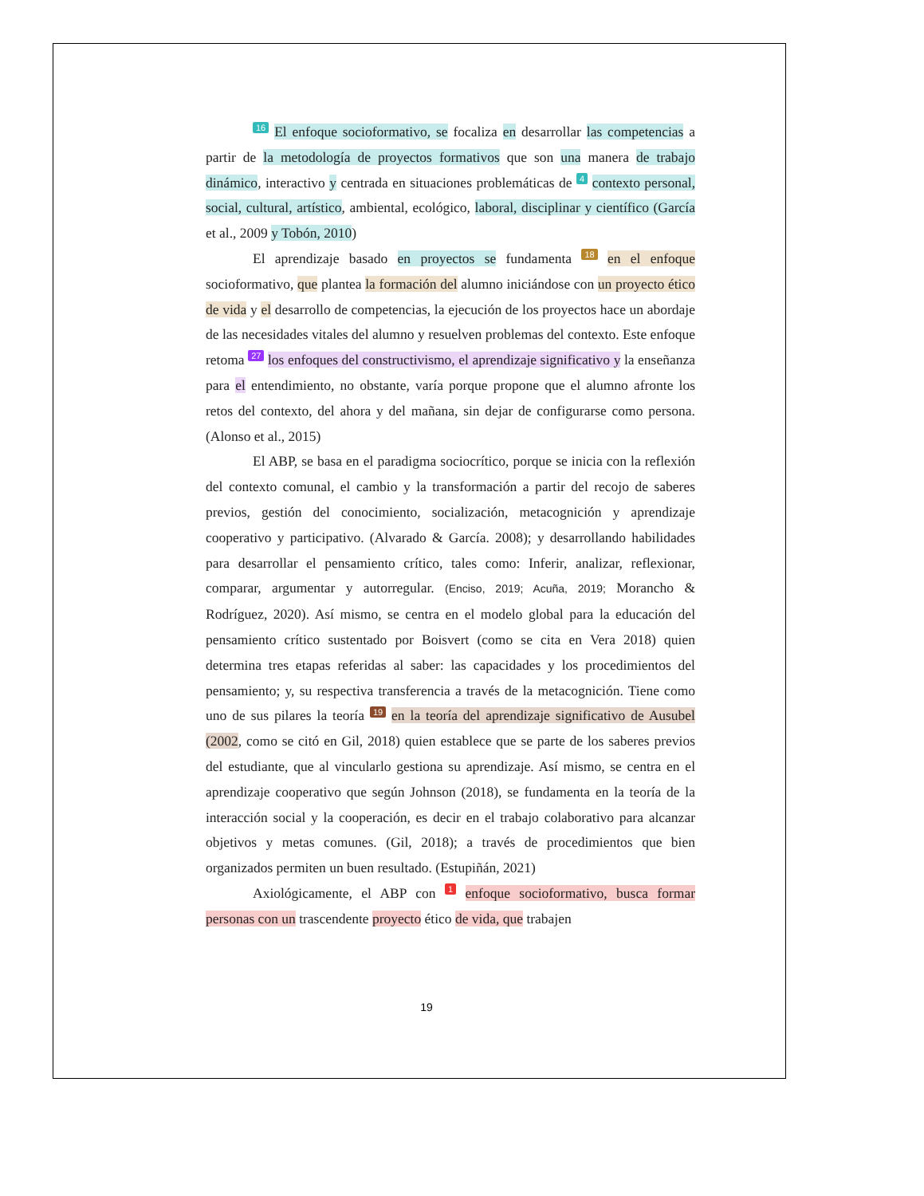16 El enfoque socioformativo, se focaliza en desarrollar las competencias a partir de la metodología de proyectos formativos que son una manera de trabajo dinámico, interactivo y centrada en situaciones problemáticas de 4 contexto personal, social, cultural, artístico, ambiental, ecológico, laboral, disciplinar y científico (García et al., 2009 y Tobón, 2010)
El aprendizaje basado en proyectos se fundamenta 18 en el enfoque socioformativo, que plantea la formación del alumno iniciándose con un proyecto ético de vida y el desarrollo de competencias, la ejecución de los proyectos hace un abordaje de las necesidades vitales del alumno y resuelven problemas del contexto. Este enfoque retoma 27 los enfoques del constructivismo, el aprendizaje significativo y la enseñanza para el entendimiento, no obstante, varía porque propone que el alumno afronte los retos del contexto, del ahora y del mañana, sin dejar de configurarse como persona. (Alonso et al., 2015)
El ABP, se basa en el paradigma sociocrítico, porque se inicia con la reflexión del contexto comunal, el cambio y la transformación a partir del recojo de saberes previos, gestión del conocimiento, socialización, metacognición y aprendizaje cooperativo y participativo. (Alvarado & García. 2008); y desarrollando habilidades para desarrollar el pensamiento crítico, tales como: Inferir, analizar, reflexionar, comparar, argumentar y autorregular. (Enciso, 2019; Acuña, 2019; Morancho & Rodríguez, 2020). Así mismo, se centra en el modelo global para la educación del pensamiento crítico sustentado por Boisvert (como se cita en Vera 2018) quien determina tres etapas referidas al saber: las capacidades y los procedimientos del pensamiento; y, su respectiva transferencia a través de la metacognición. Tiene como uno de sus pilares la teoría 19 en la teoría del aprendizaje significativo de Ausubel (2002, como se citó en Gil, 2018) quien establece que se parte de los saberes previos del estudiante, que al vincularlo gestiona su aprendizaje. Así mismo, se centra en el aprendizaje cooperativo que según Johnson (2018), se fundamenta en la teoría de la interacción social y la cooperación, es decir en el trabajo colaborativo para alcanzar objetivos y metas comunes. (Gil, 2018); a través de procedimientos que bien organizados permiten un buen resultado. (Estupiñán, 2021)
Axiológicamente, el ABP con 1 enfoque socioformativo, busca formar personas con un trascendente proyecto ético de vida, que trabajen
19